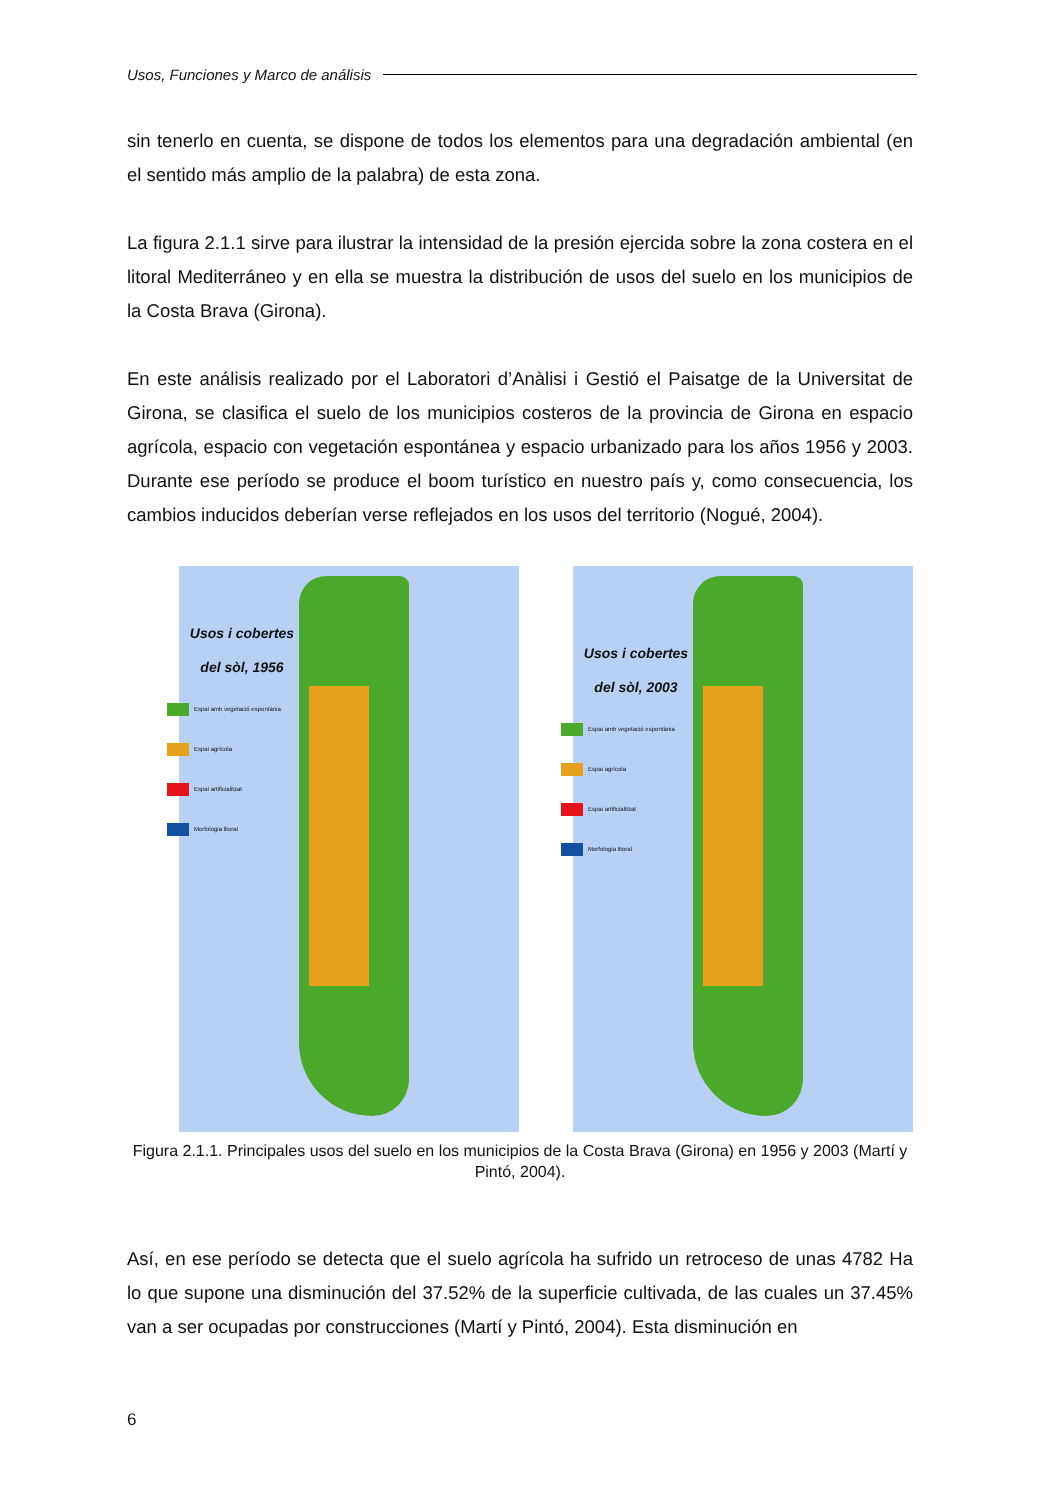Usos, Funciones y Marco de análisis
sin tenerlo en cuenta, se dispone de todos los elementos para una degradación ambiental (en el sentido más amplio de la palabra) de esta zona.
La figura 2.1.1 sirve para ilustrar la intensidad de la presión ejercida sobre la zona costera en el litoral Mediterráneo y en ella se muestra la distribución de usos del suelo en los municipios de la Costa Brava (Girona).
En este análisis realizado por el Laboratori d’Anàlisi i Gestió el Paisatge de la Universitat de Girona, se clasifica el suelo de los municipios costeros de la provincia de Girona en espacio agrícola, espacio con vegetación espontánea y espacio urbanizado para los años 1956 y 2003. Durante ese período se produce el boom turístico en nuestro país y, como consecuencia, los cambios inducidos deberían verse reflejados en los usos del territorio (Nogué, 2004).
Usos i cobertes
del sòl, 1956
Espai amb vegetació espontània
Espai agrícola
Espai artificialitzat
Morfologia litoral
Usos i cobertes
del sòl, 2003
Espai amb vegetació espontània
Espai agrícola
Espai artificialitzat
Morfologia litoral
Figura 2.1.1. Principales usos del suelo en los municipios de la Costa Brava (Girona) en 1956 y 2003 (Martí y Pintó, 2004).
Así, en ese período se detecta que el suelo agrícola ha sufrido un retroceso de unas 4782 Ha lo que supone una disminución del 37.52% de la superficie cultivada, de las cuales un 37.45% van a ser ocupadas por construcciones (Martí y Pintó, 2004). Esta disminución en
6